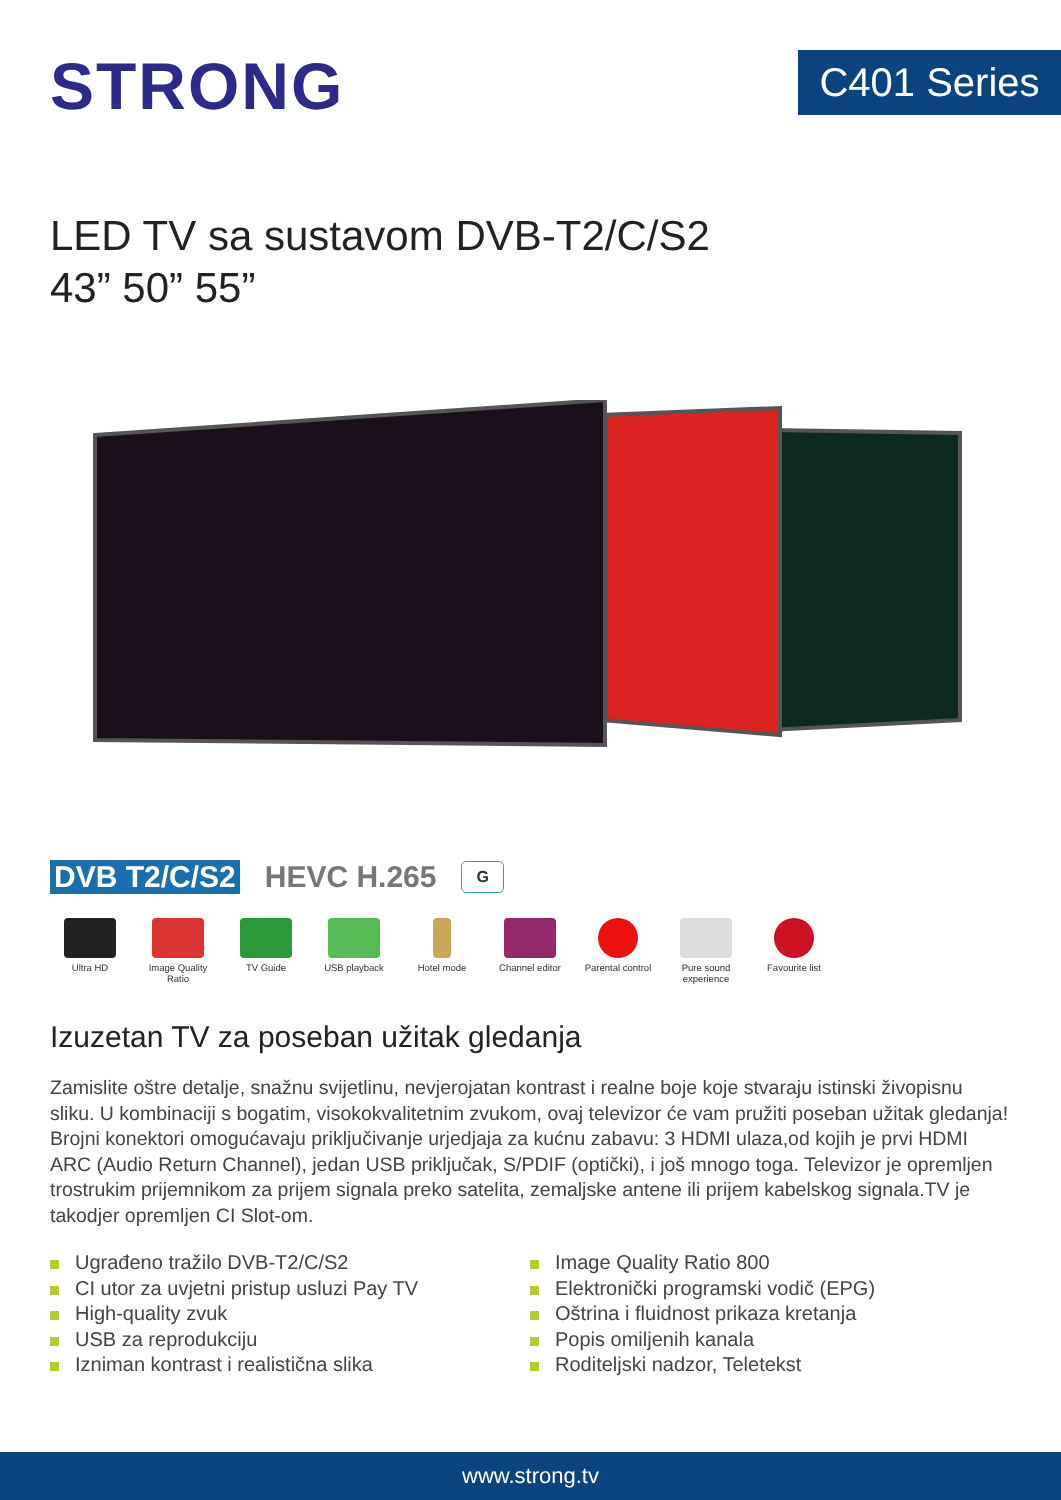STRONG
C401 Series
LED TV sa sustavom DVB-T2/C/S2
43” 50” 55”
DVB T2/C/S2 HEVC H.265 G
Ultra HD Image Quality Ratio
TV Guide USB playback Hotel mode Channel editor Parental control
Pure sound experience
Favourite list
Izuzetan TV za poseban užitak gledanja
Zamislite oštre detalje, snažnu svijetlinu, nevjerojatan kontrast i realne boje koje stvaraju istinski živopisnu sliku. U kombinaciji s bogatim, visokokvalitetnim zvukom, ovaj televizor će vam pružiti poseban užitak gledanja! Brojni konektori omogućavaju priključivanje urjedjaja za kućnu zabavu: 3 HDMI ulaza,od kojih je prvi HDMI ARC (Audio Return Channel), jedan USB priključak, S/PDIF (optički), i još mnogo toga. Televizor je opremljen trostrukim prijemnikom za prijem signala preko satelita, zemaljske antene ili prijem kabelskog signala.TV je takodjer opremljen CI Slot-om.
Ugrađeno tražilo DVB-T2/C/S2
CI utor za uvjetni pristup usluzi Pay TV
High-quality zvuk
USB za reprodukciju
Izniman kontrast i realistična slika
Image Quality Ratio 800
Elektronički programski vodič (EPG)
Oštrina i fluidnost prikaza kretanja
Popis omiljenih kanala
Roditeljski nadzor, Teletekst
www.strong.tv